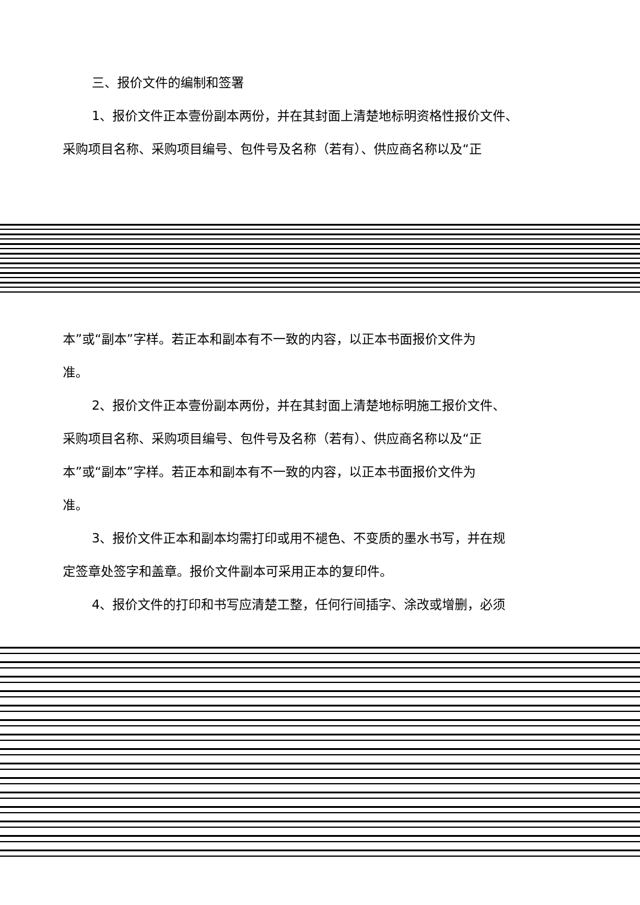三、报价文件的编制和签署
1、报价文件正本壹份副本两份，并在其封面上清楚地标明资格性报价文件、
采购项目名称、采购项目编号、包件号及名称（若有）、供应商名称以及“正
本”或“副本”字样。若正本和副本有不一致的内容，以正本书面报价文件为
准。
2、报价文件正本壹份副本两份，并在其封面上清楚地标明施工报价文件、
采购项目名称、采购项目编号、包件号及名称（若有）、供应商名称以及“正
本”或“副本”字样。若正本和副本有不一致的内容，以正本书面报价文件为
准。
3、报价文件正本和副本均需打印或用不褪色、不变质的墨水书写，并在规
定签章处签字和盖章。报价文件副本可采用正本的复印件。
4、报价文件的打印和书写应清楚工整，任何行间插字、涂改或增删，必须